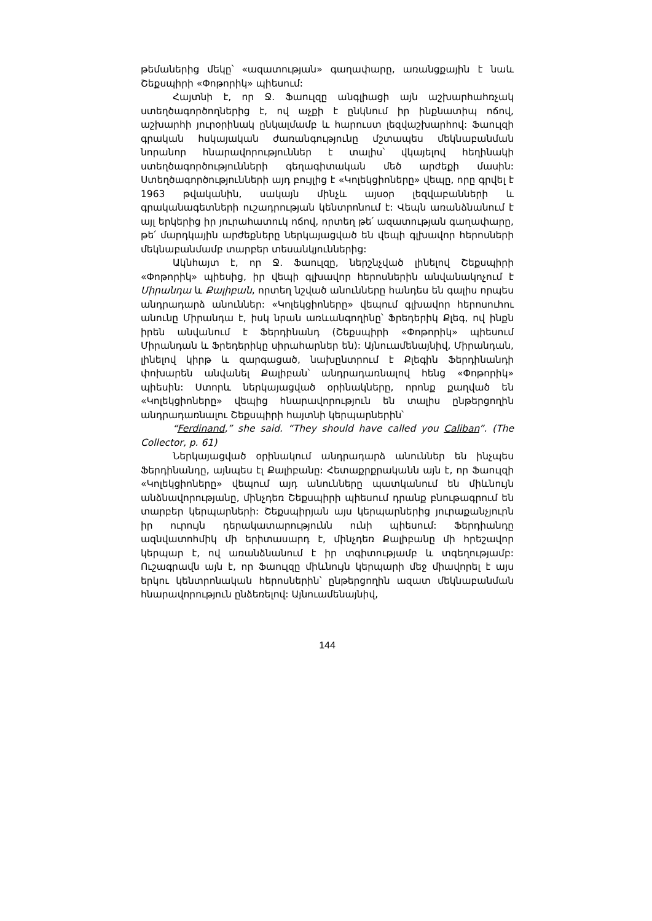թեմաներից մեկը՝ «ազատության» գաղափարը, առանցքային է նաև Շեքսպիրի «Փոթորիկ» պիեսում:
Հայտնի է, որ Ջ. Ֆաուլզը անգլիացի այն աշխարհահռչակ ստեղծագործողներից է, ով աչքի է ընկնում իր ինքնատիպ ոճով, աշխարհի յուրօրինակ ընկալմամբ և հարուստ լեզվաշխարհով: Ֆաուլզի գրական հսկայական ժառանգությունը մշտապես մեկնաբանման նորանոր հնարավորություններ է տալիս՝ վկայելով հեղինակի ստեղծագործությունների գեղագիտական մեծ արժեքի մասին: Ստեղծագործությունների այդ բույլից է «Կոլեկցիոները» վեպը, որը գրվել է 1963 թվականին, սակայն մինչև այսօր լեզվաբանների և գրականագետների ուշադրության կենտրոնում է: Վեպն առանձնանում է այլ երկերից իր յուրահատուկ ոճով, որտեղ թե՛ ազատության գաղափարը, թե՛ մարդկային արժեքները ներկայացված են վեպի գլխավոր հերոսների մեկնաբանմամբ տարբեր տեսանկյուններից:
Ակնհայտ է, որ Ջ. Ֆաուլզը, ներշնչված լինելով Շեքսպիրի «Փոթորիկ» պիեսից, իր վեպի գլխավոր հերոսներին անվանակոչում է Միրանդա և Քալիբան, որտեղ նշված անունները հանդես են գալիս որպես անդրադարձ անուններ: «Կոլեկցիոները» վեպում գլխավոր հերոսուհու անունը Միրանդա է, իսկ նրան առևանգողինը՝ Ֆրեդերիկ Քլեգ, ով ինքն իրեն անվանում է Ֆերդինանդ (Շեքսպիրի «Փոթորիկ» պիեսում Միրանդան և Ֆրեդերիկը սիրահարներ են): Այնուամենայնիվ, Միրանդան, լինելով կիրթ և զարգացած, նախընտրում է Քլեգին Ֆերդինանդի փոխարեն անվանել Քալիբան՝ անդրադառնալով հենց «Փոթորիկ» պիեսին: Ստորև ներկայացված օրինակները, որոնք քաղված են «Կոլեկցիոները» վեպից հնարավորություն են տալիս ընթերցողին անդրադառնալու Շեքսպիրի հայտնի կերպարներին՝
“Ferdinand,” she said. “They should have called you Caliban”. (The Collector, p. 61)
Ներկայացված օրինակում անդրադարձ անուններ են ինչպես Ֆերդինանդը, այնպես էլ Քալիբանը: Հետաքրքրականն այն է, որ Ֆաուլզի «Կոլեկցիոները» վեպում այդ անունները պատկանում են միևնույն անձնավորությանը, մինչդեռ Շեքսպիրի պիեսում դրանք բնութագրում են տարբեր կերպարների: Շեքսպիրյան այս կերպարներից յուրաքանչյուրն իր ուրույն դերակատարությունն ունի պիեսում: Ֆերդիանդը ազնվատոհմիկ մի երիտասարդ է, մինչդեռ Քալիբանը մի հրեշավոր կերպար է, ով առանձնանում է իր տգիտությամբ և տգեղությամբ: Ուշագրավն այն է, որ Ֆաուլզը միևնույն կերպարի մեջ միավորել է այս երկու կենտրոնական հերոսներին՝ ընթերցողին ազատ մեկնաբանման հնարավորություն ընձեռելով: Այնուամենայնիվ,
144